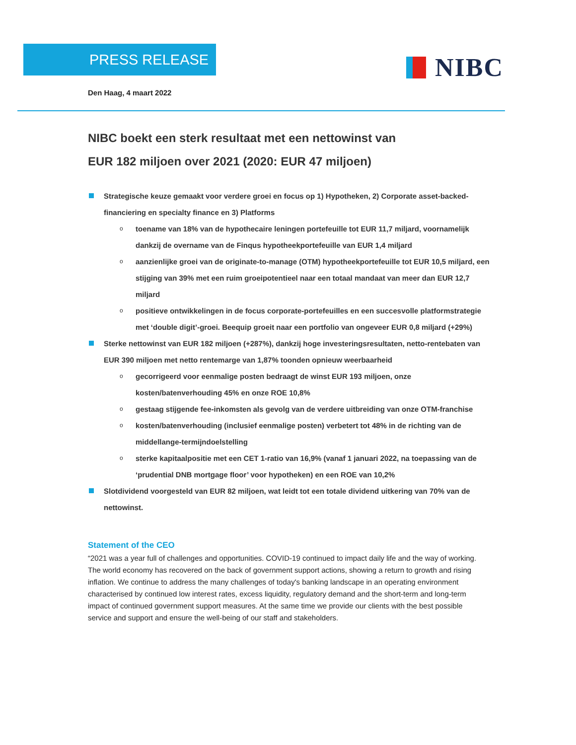PRESS RELEASE NIBC
Den Haag, 4 maart 2022
NIBC boekt een sterk resultaat met een nettowinst van
EUR 182 miljoen over 2021 (2020: EUR 47 miljoen)
Strategische keuze gemaakt voor verdere groei en focus op 1) Hypotheken, 2) Corporate asset-backed-financiering en specialty finance en 3) Platforms
o toename van 18% van de hypothecaire leningen portefeuille tot EUR 11,7 miljard, voornamelijk dankzij de overname van de Finqus hypotheekportefeuille van EUR 1,4 miljard
o aanzienlijke groei van de originate-to-manage (OTM) hypotheekportefeuille tot EUR 10,5 miljard, een stijging van 39% met een ruim groeipotentieel naar een totaal mandaat van meer dan EUR 12,7 miljard
o positieve ontwikkelingen in de focus corporate-portefeuilles en een succesvolle platformstrategie met ‘double digit’-groei. Beequip groeit naar een portfolio van ongeveer EUR 0,8 miljard (+29%)
Sterke nettowinst van EUR 182 miljoen (+287%), dankzij hoge investeringsresultaten, netto-rentebaten van EUR 390 miljoen met netto rentemarge van 1,87% toonden opnieuw weerbaarheid
o gecorrigeerd voor eenmalige posten bedraagt de winst EUR 193 miljoen, onze kosten/batenverhouding 45% en onze ROE 10,8%
o gestaag stijgende fee-inkomsten als gevolg van de verdere uitbreiding van onze OTM-franchise
o kosten/batenverhouding (inclusief eenmalige posten) verbetert tot 48% in de richting van de middellange-termijndoelstelling
o sterke kapitaalpositie met een CET 1-ratio van 16,9% (vanaf 1 januari 2022, na toepassing van de ‘prudential DNB mortgage floor’ voor hypotheken) en een ROE van 10,2%
Slotdividend voorgesteld van EUR 82 miljoen, wat leidt tot een totale dividend uitkering van 70% van de nettowinst.
Statement of the CEO
“2021 was a year full of challenges and opportunities. COVID-19 continued to impact daily life and the way of working. The world economy has recovered on the back of government support actions, showing a return to growth and rising inflation. We continue to address the many challenges of today's banking landscape in an operating environment characterised by continued low interest rates, excess liquidity, regulatory demand and the short-term and long-term impact of continued government support measures. At the same time we provide our clients with the best possible service and support and ensure the well-being of our staff and stakeholders.